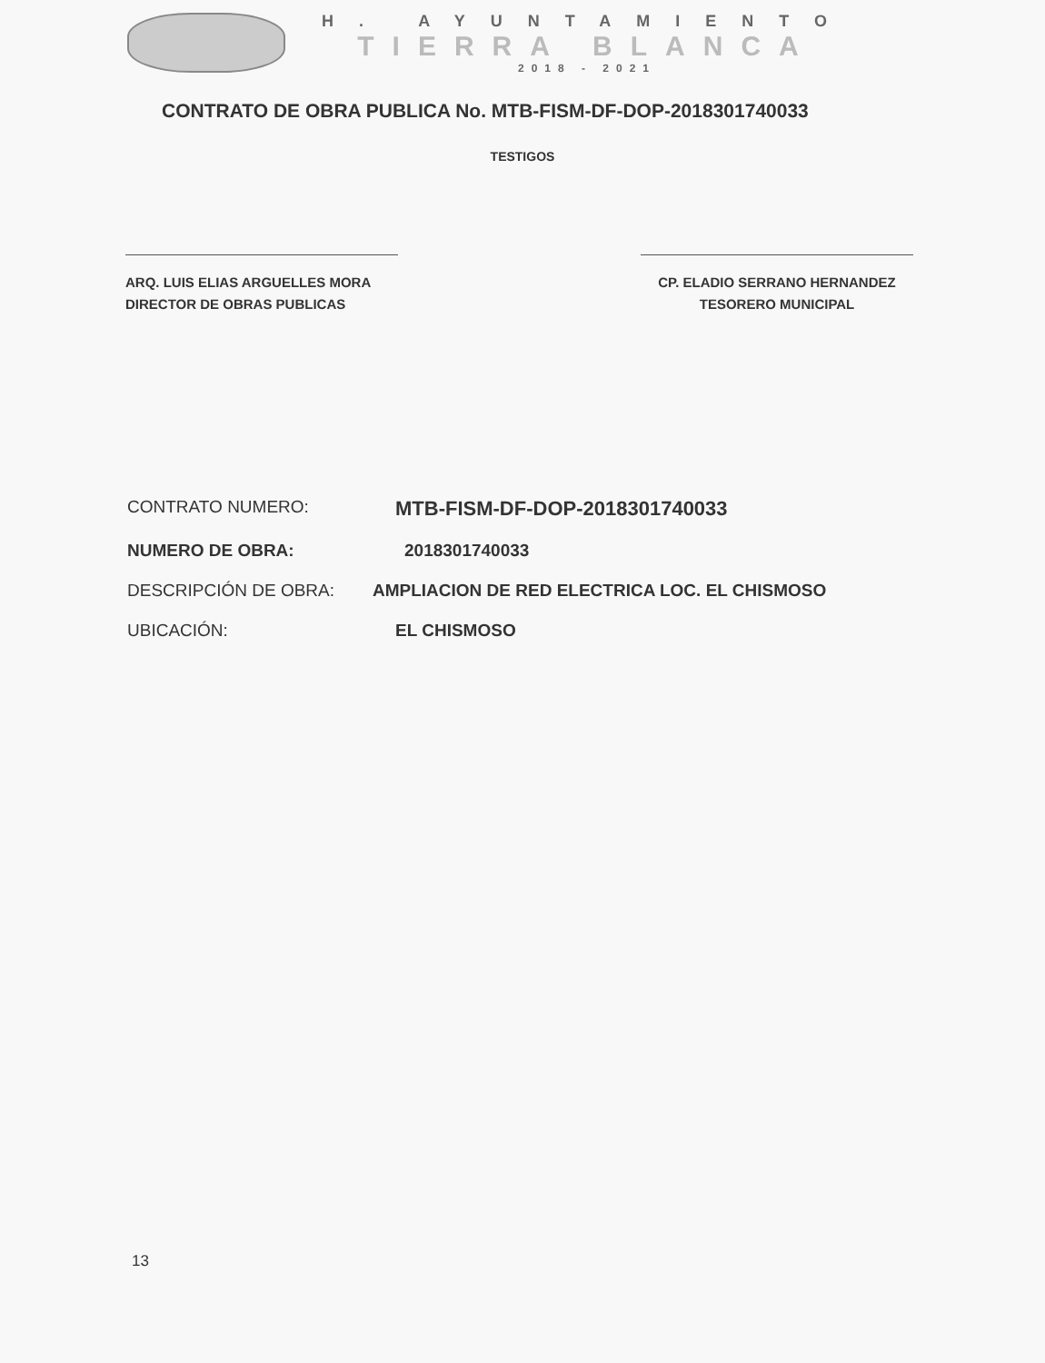H. AYUNTAMIENTO
TIERRA BLANCA
2018 - 2021
CONTRATO DE OBRA PUBLICA No. MTB-FISM-DF-DOP-2018301740033
TESTIGOS
ARQ. LUIS ELIAS ARGUELLES MORA
DIRECTOR DE OBRAS PUBLICAS
CP. ELADIO SERRANO HERNANDEZ
TESORERO MUNICIPAL
CONTRATO NUMERO: MTB-FISM-DF-DOP-2018301740033
NUMERO DE OBRA: 2018301740033
DESCRIPCIÓN DE OBRA: AMPLIACION DE RED ELECTRICA LOC. EL CHISMOSO
UBICACIÓN: EL CHISMOSO
13